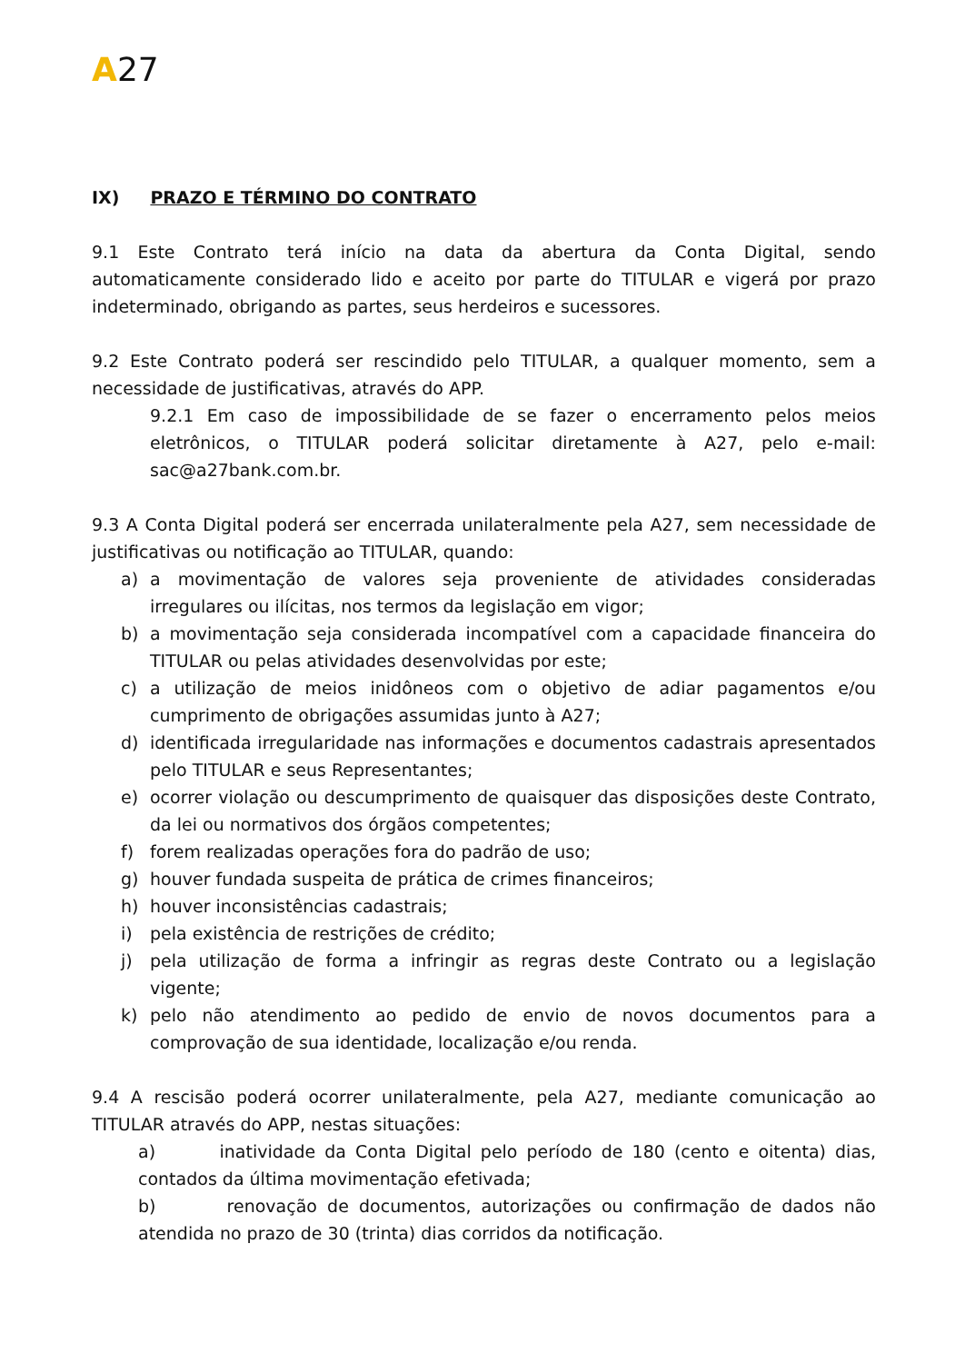A27
IX) PRAZO E TÉRMINO DO CONTRATO
9.1 Este Contrato terá início na data da abertura da Conta Digital, sendo automaticamente considerado lido e aceito por parte do TITULAR e vigerá por prazo indeterminado, obrigando as partes, seus herdeiros e sucessores.
9.2 Este Contrato poderá ser rescindido pelo TITULAR, a qualquer momento, sem a necessidade de justificativas, através do APP.
9.2.1 Em caso de impossibilidade de se fazer o encerramento pelos meios eletrônicos, o TITULAR poderá solicitar diretamente à A27, pelo e-mail: sac@a27bank.com.br.
9.3 A Conta Digital poderá ser encerrada unilateralmente pela A27, sem necessidade de justificativas ou notificação ao TITULAR, quando:
a) a movimentação de valores seja proveniente de atividades consideradas irregulares ou ilícitas, nos termos da legislação em vigor;
b) a movimentação seja considerada incompatível com a capacidade financeira do TITULAR ou pelas atividades desenvolvidas por este;
c) a utilização de meios inidôneos com o objetivo de adiar pagamentos e/ou cumprimento de obrigações assumidas junto à A27;
d) identificada irregularidade nas informações e documentos cadastrais apresentados pelo TITULAR e seus Representantes;
e) ocorrer violação ou descumprimento de quaisquer das disposições deste Contrato, da lei ou normativos dos órgãos competentes;
f) forem realizadas operações fora do padrão de uso;
g) houver fundada suspeita de prática de crimes financeiros;
h) houver inconsistências cadastrais;
i) pela existência de restrições de crédito;
j) pela utilização de forma a infringir as regras deste Contrato ou a legislação vigente;
k) pelo não atendimento ao pedido de envio de novos documentos para a comprovação de sua identidade, localização e/ou renda.
9.4 A rescisão poderá ocorrer unilateralmente, pela A27, mediante comunicação ao TITULAR através do APP, nestas situações:
a) inatividade da Conta Digital pelo período de 180 (cento e oitenta) dias, contados da última movimentação efetivada;
b) renovação de documentos, autorizações ou confirmação de dados não atendida no prazo de 30 (trinta) dias corridos da notificação.